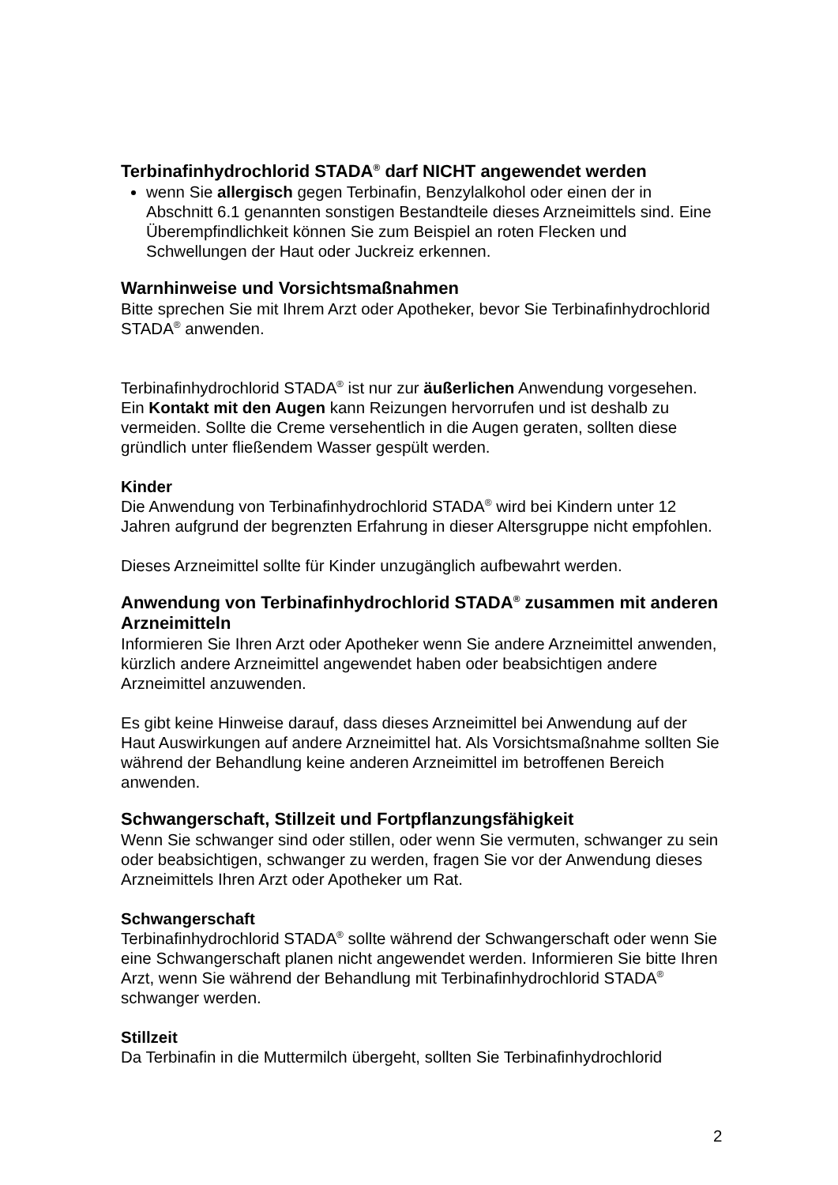Terbinafinhydrochlorid STADA<sup>®</sup> darf NICHT angewendet werden
wenn Sie allergisch gegen Terbinafin, Benzylalkohol oder einen der in Abschnitt 6.1 genannten sonstigen Bestandteile dieses Arzneimittels sind. Eine Überempfindlichkeit können Sie zum Beispiel an roten Flecken und Schwellungen der Haut oder Juckreiz erkennen.
Warnhinweise und Vorsichtsmaßnahmen
Bitte sprechen Sie mit Ihrem Arzt oder Apotheker, bevor Sie Terbinafinhydrochlorid STADA<sup>®</sup> anwenden.
Terbinafinhydrochlorid STADA<sup>®</sup> ist nur zur äußerlichen Anwendung vorgesehen. Ein Kontakt mit den Augen kann Reizungen hervorrufen und ist deshalb zu vermeiden. Sollte die Creme versehentlich in die Augen geraten, sollten diese gründlich unter fließendem Wasser gespült werden.
Kinder
Die Anwendung von Terbinafinhydrochlorid STADA<sup>®</sup> wird bei Kindern unter 12 Jahren aufgrund der begrenzten Erfahrung in dieser Altersgruppe nicht empfohlen.
Dieses Arzneimittel sollte für Kinder unzugänglich aufbewahrt werden.
Anwendung von Terbinafinhydrochlorid STADA<sup>®</sup> zusammen mit anderen Arzneimitteln
Informieren Sie Ihren Arzt oder Apotheker wenn Sie andere Arzneimittel anwenden, kürzlich andere Arzneimittel angewendet haben oder beabsichtigen andere Arzneimittel anzuwenden.
Es gibt keine Hinweise darauf, dass dieses Arzneimittel bei Anwendung auf der Haut Auswirkungen auf andere Arzneimittel hat. Als Vorsichtsmaßnahme sollten Sie während der Behandlung keine anderen Arzneimittel im betroffenen Bereich anwenden.
Schwangerschaft, Stillzeit und Fortpflanzungsfähigkeit
Wenn Sie schwanger sind oder stillen, oder wenn Sie vermuten, schwanger zu sein oder beabsichtigen, schwanger zu werden, fragen Sie vor der Anwendung dieses Arzneimittels Ihren Arzt oder Apotheker um Rat.
Schwangerschaft
Terbinafinhydrochlorid STADA<sup>®</sup> sollte während der Schwangerschaft oder wenn Sie eine Schwangerschaft planen nicht angewendet werden. Informieren Sie bitte Ihren Arzt, wenn Sie während der Behandlung mit Terbinafinhydrochlorid STADA<sup>®</sup> schwanger werden.
Stillzeit
Da Terbinafin in die Muttermilch übergeht, sollten Sie Terbinafinhydrochlorid
2